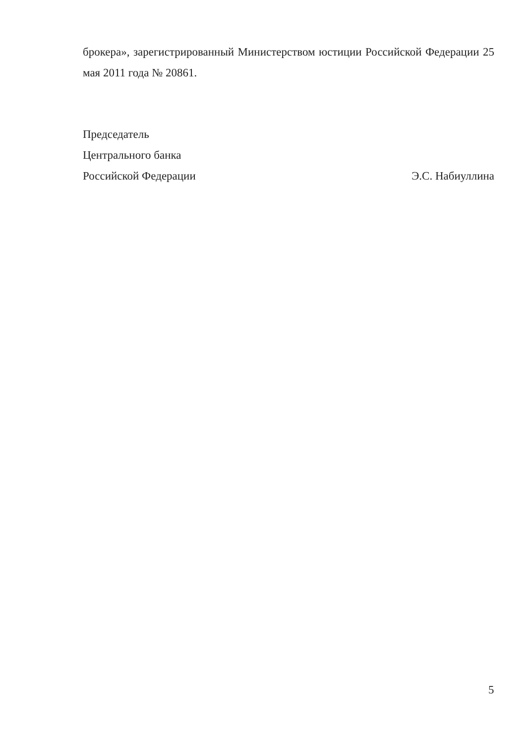брокера», зарегистрированный Министерством юстиции Российской Федерации 25 мая 2011 года № 20861.
Председатель
Центрального банка
Российской Федерации Э.С. Набиуллина
5